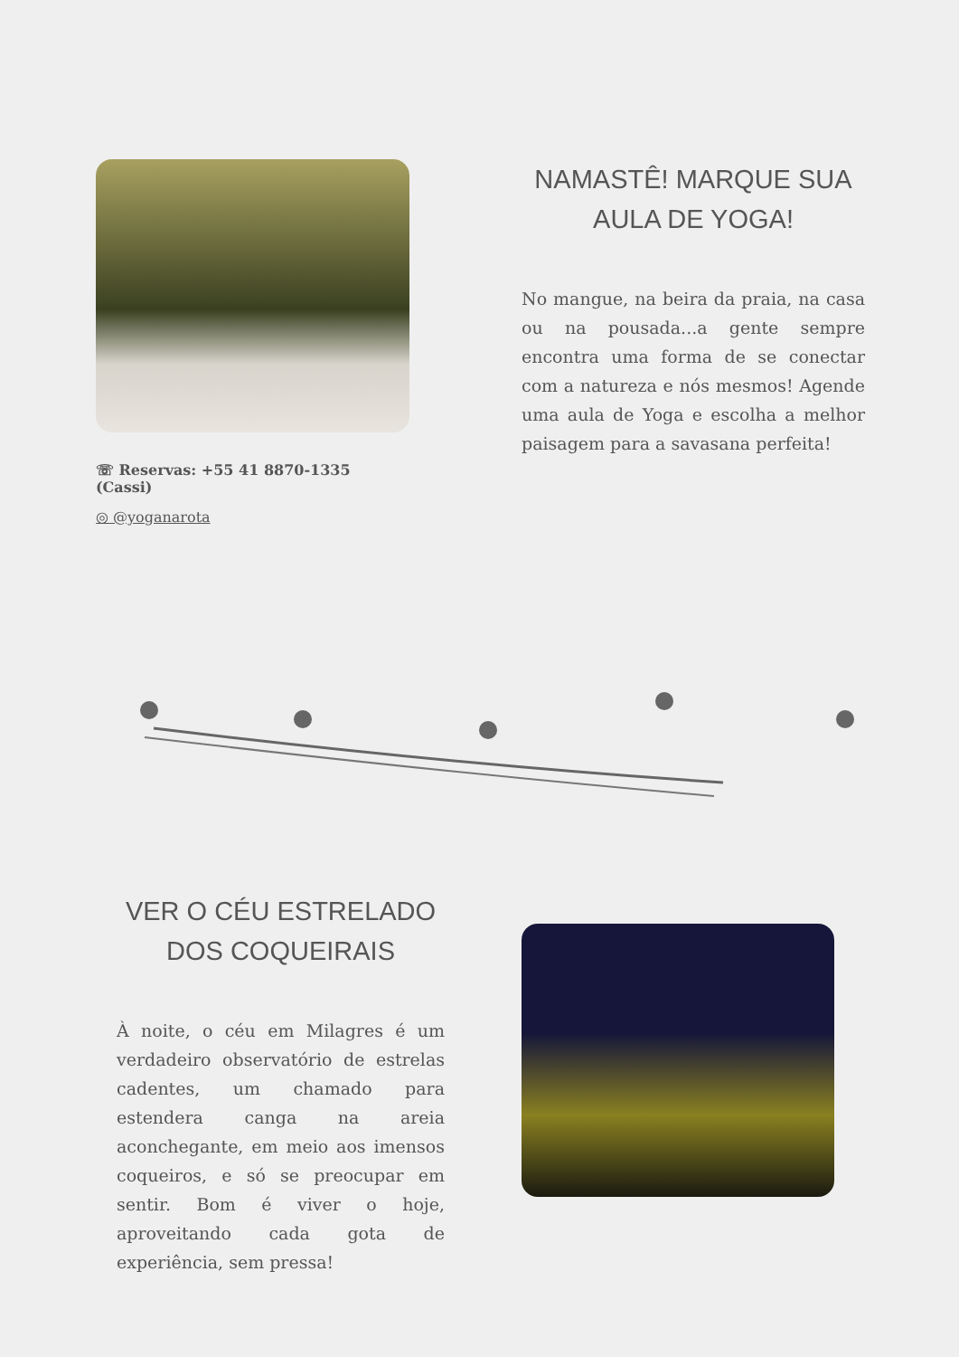☏ Reservas: +55 41 8870-1335 (Cassi)
◎ @yoganarota
NAMASTÊ! MARQUE SUA AULA DE YOGA!
No mangue, na beira da praia, na casa ou na pousada...a gente sempre encontra uma forma de se conectar com a natureza e nós mesmos! Agende uma aula de Yoga e escolha a melhor paisagem para a savasana perfeita!
VER O CÉU ESTRELADO DOS COQUEIRAIS
À noite, o céu em Milagres é um verdadeiro observatório de estrelas cadentes, um chamado para estendera canga na areia aconchegante, em meio aos imensos coqueiros, e só se preocupar em sentir. Bom é viver o hoje, aproveitando cada gota de experiência, sem pressa!